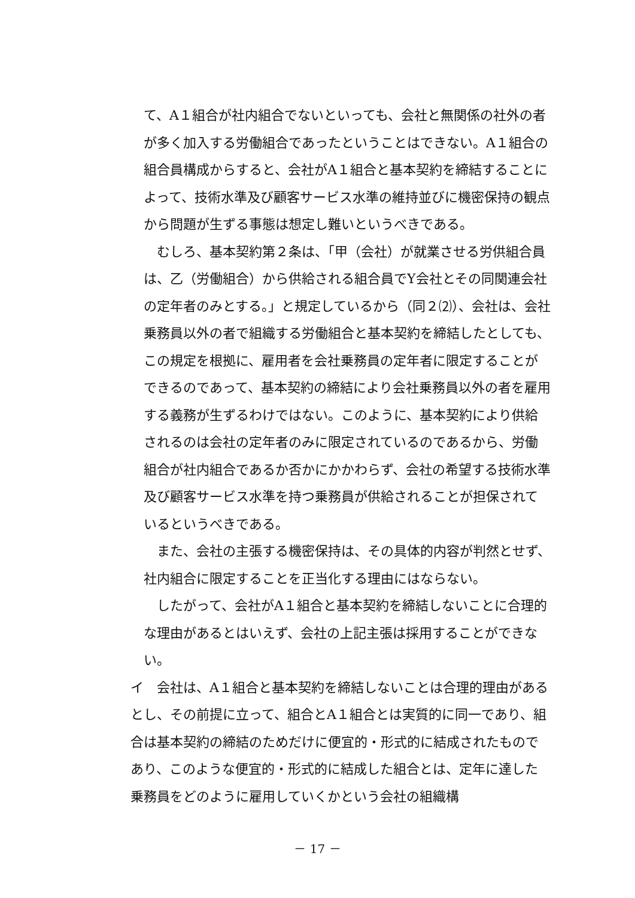て、A１組合が社内組合でないといっても、会社と無関係の社外の者が多く加入する労働組合であったということはできない。A１組合の組合員構成からすると、会社がA１組合と基本契約を締結することによって、技術水準及び顧客サービス水準の維持並びに機密保持の観点から問題が生ずる事態は想定し難いというべきである。
むしろ、基本契約第２条は、「甲（会社）が就業させる労供組合員は、乙（労働組合）から供給される組合員でY会社とその同関連会社の定年者のみとする。」と規定しているから（同２⑵）、会社は、会社乗務員以外の者で組織する労働組合と基本契約を締結したとしても、この規定を根拠に、雇用者を会社乗務員の定年者に限定することができるのであって、基本契約の締結により会社乗務員以外の者を雇用する義務が生ずるわけではない。このように、基本契約により供給されるのは会社の定年者のみに限定されているのであるから、労働組合が社内組合であるか否かにかかわらず、会社の希望する技術水準及び顧客サービス水準を持つ乗務員が供給されることが担保されているというべきである。
また、会社の主張する機密保持は、その具体的内容が判然とせず、社内組合に限定することを正当化する理由にはならない。
したがって、会社がA１組合と基本契約を締結しないことに合理的な理由があるとはいえず、会社の上記主張は採用することができない。
イ　会社は、A１組合と基本契約を締結しないことは合理的理由があるとし、その前提に立って、組合とA１組合とは実質的に同一であり、組合は基本契約の締結のためだけに便宜的・形式的に結成されたものであり、このような便宜的・形式的に結成した組合とは、定年に達した乗務員をどのように雇用していくかという会社の組織構
－ 17 －